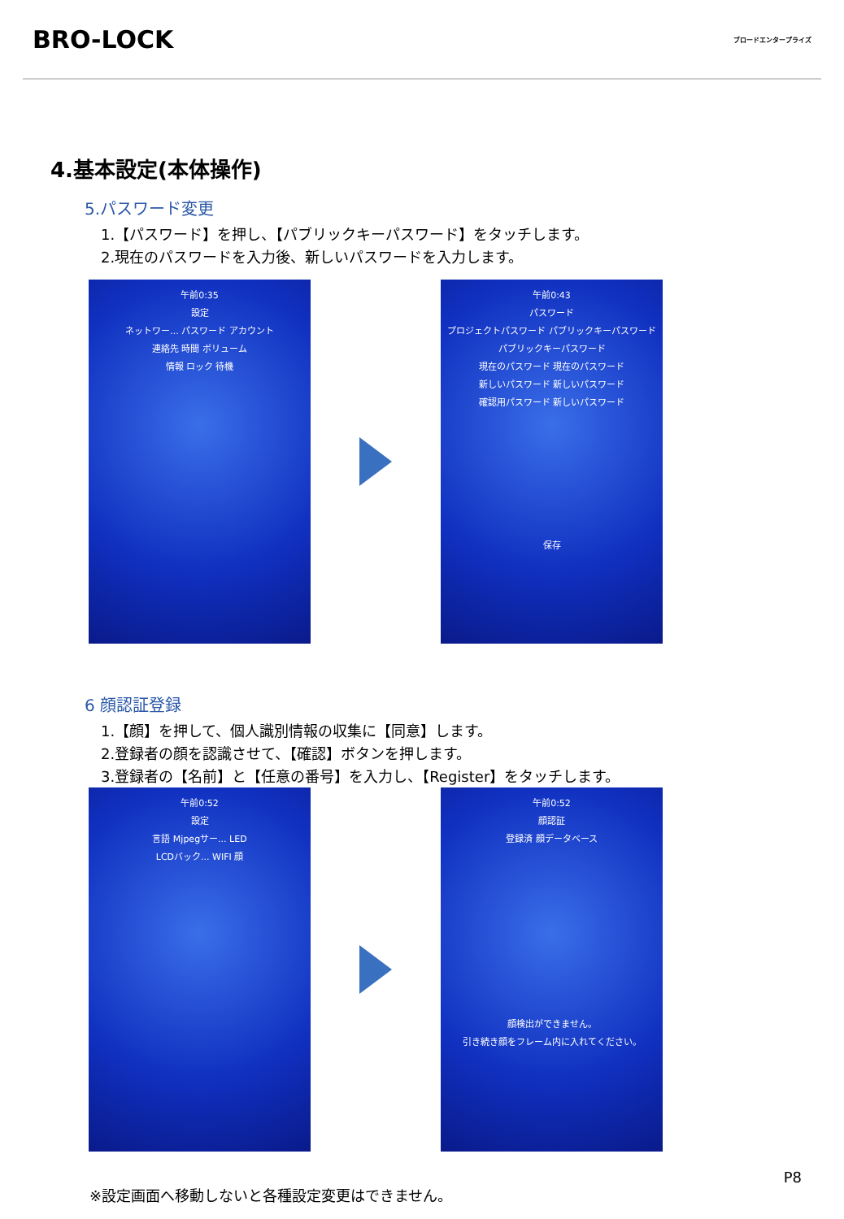BRO-LOCK
ブロードエンタープライズ
4.基本設定(本体操作)
5.パスワード変更
1.【パスワード】を押し、【パブリックキーパスワード】をタッチします。
2.現在のパスワードを入力後、新しいパスワードを入力します。
午前0:35
設定
ネットワー... パスワード アカウント
連絡先 時間 ボリューム
情報 ロック 待機
午前0:43
パスワード
プロジェクトパスワード パブリックキーパスワード
パブリックキーパスワード
現在のパスワード 現在のパスワード
新しいパスワード 新しいパスワード
確認用パスワード 新しいパスワード
保存
6 顔認証登録
1.【顔】を押して、個人識別情報の収集に【同意】します。
2.登録者の顔を認識させて、【確認】ボタンを押します。
3.登録者の【名前】と【任意の番号】を入力し、【Register】をタッチします。
午前0:52
設定
言語 Mjpegサー... LED
LCDバック... WIFI 顔
午前0:52
顔認証
登録済 顔データベース
顔検出ができません。
引き続き顔をフレーム内に入れてください。
P8
※設定画面へ移動しないと各種設定変更はできません。